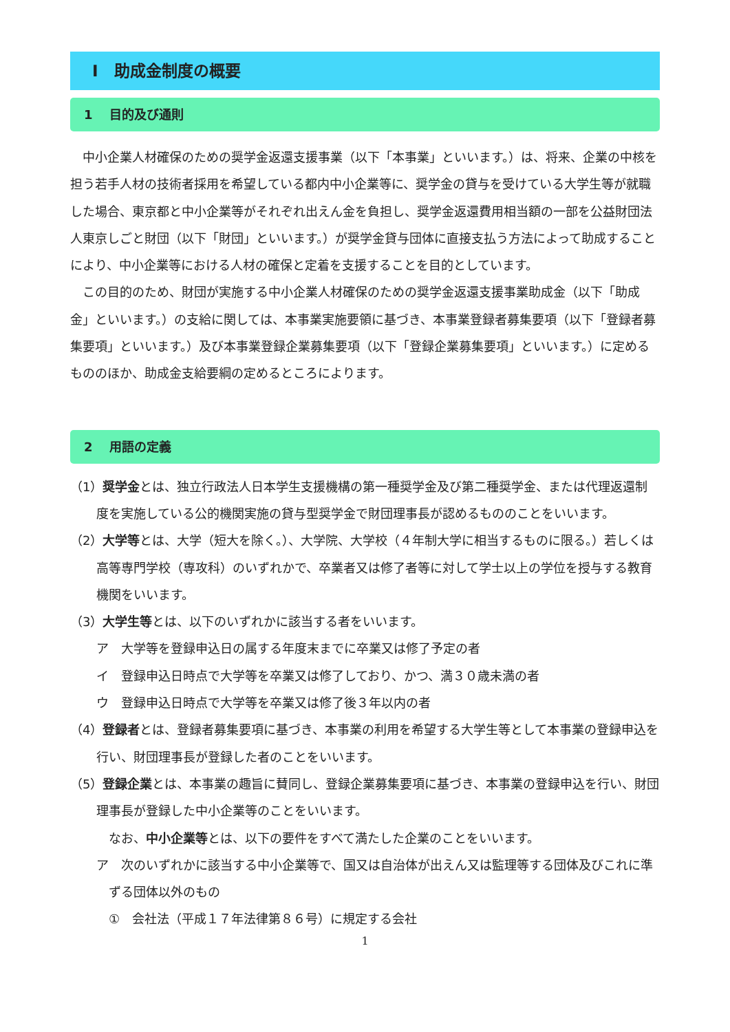Ⅰ　助成金制度の概要
1　 目的及び通則
　中小企業人材確保のための奨学金返還支援事業（以下「本事業」といいます。）は、将来、企業の中核を担う若手人材の技術者採用を希望している都内中小企業等に、奨学金の貸与を受けている大学生等が就職した場合、東京都と中小企業等がそれぞれ出えん金を負担し、奨学金返還費用相当額の一部を公益財団法人東京しごと財団（以下「財団」といいます。）が奨学金貸与団体に直接支払う方法によって助成することにより、中小企業等における人材の確保と定着を支援することを目的としています。
　この目的のため、財団が実施する中小企業人材確保のための奨学金返還支援事業助成金（以下「助成金」といいます。）の支給に関しては、本事業実施要領に基づき、本事業登録者募集要項（以下「登録者募集要項」といいます。）及び本事業登録企業募集要項（以下「登録企業募集要項」といいます。）に定めるもののほか、助成金支給要綱の定めるところによります。
2　 用語の定義
（1）奨学金とは、独立行政法人日本学生支援機構の第一種奨学金及び第二種奨学金、または代理返還制度を実施している公的機関実施の貸与型奨学金で財団理事長が認めるもののことをいいます。
（2）大学等とは、大学（短大を除く。）、大学院、大学校（４年制大学に相当するものに限る。）若しくは高等専門学校（専攻科）のいずれかで、卒業者又は修了者等に対して学士以上の学位を授与する教育機関をいいます。
（3）大学生等とは、以下のいずれかに該当する者をいいます。
ア　大学等を登録申込日の属する年度末までに卒業又は修了予定の者
イ　登録申込日時点で大学等を卒業又は修了しており、かつ、満３０歳未満の者
ウ　登録申込日時点で大学等を卒業又は修了後３年以内の者
（4）登録者とは、登録者募集要項に基づき、本事業の利用を希望する大学生等として本事業の登録申込を行い、財団理事長が登録した者のことをいいます。
（5）登録企業とは、本事業の趣旨に賛同し、登録企業募集要項に基づき、本事業の登録申込を行い、財団理事長が登録した中小企業等のことをいいます。
　なお、中小企業等とは、以下の要件をすべて満たした企業のことをいいます。
ア　次のいずれかに該当する中小企業等で、国又は自治体が出えん又は監理等する団体及びこれに準ずる団体以外のもの
①　会社法（平成１７年法律第８６号）に規定する会社
1